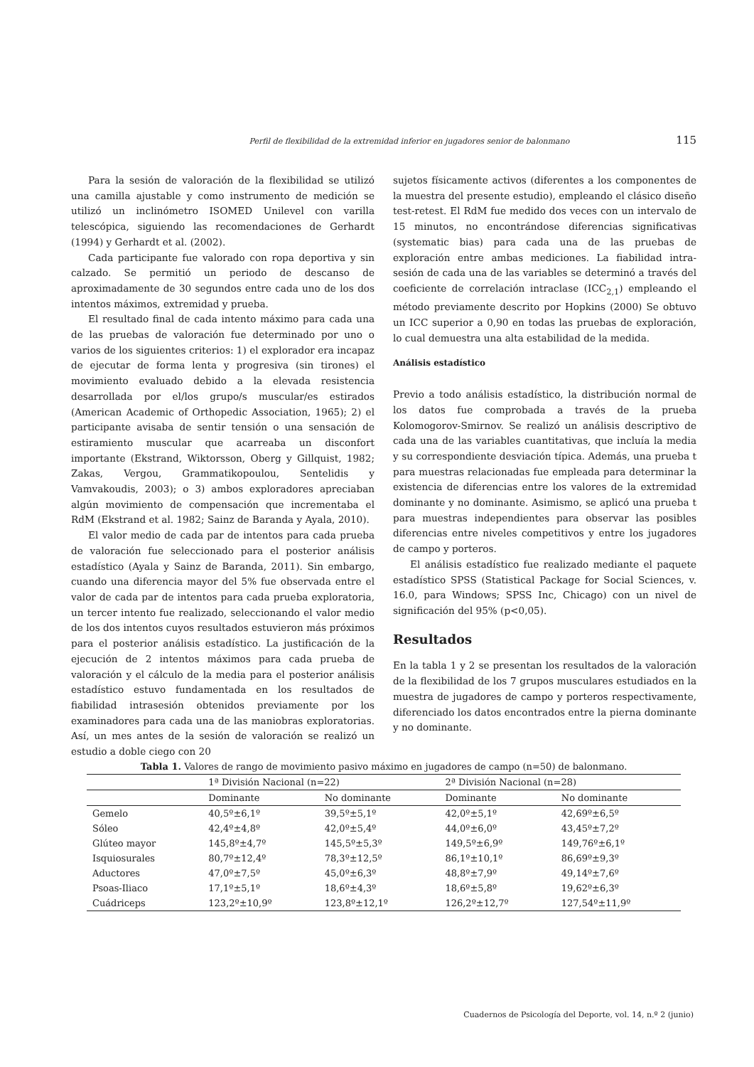Perfil de flexibilidad de la extremidad inferior en jugadores senior de balonmano 115
Para la sesión de valoración de la flexibilidad se utilizó una camilla ajustable y como instrumento de medición se utilizó un inclinómetro ISOMED Unilevel con varilla telescópica, siguiendo las recomendaciones de Gerhardt (1994) y Gerhardt et al. (2002).
Cada participante fue valorado con ropa deportiva y sin calzado. Se permitió un periodo de descanso de aproximadamente de 30 segundos entre cada uno de los dos intentos máximos, extremidad y prueba.
El resultado final de cada intento máximo para cada una de las pruebas de valoración fue determinado por uno o varios de los siguientes criterios: 1) el explorador era incapaz de ejecutar de forma lenta y progresiva (sin tirones) el movimiento evaluado debido a la elevada resistencia desarrollada por el/los grupo/s muscular/es estirados (American Academic of Orthopedic Association, 1965); 2) el participante avisaba de sentir tensión o una sensación de estiramiento muscular que acarreaba un disconfort importante (Ekstrand, Wiktorsson, Oberg y Gillquist, 1982; Zakas, Vergou, Grammatikopoulou, Sentelidis y Vamvakoudis, 2003); o 3) ambos exploradores apreciaban algún movimiento de compensación que incrementaba el RdM (Ekstrand et al. 1982; Sainz de Baranda y Ayala, 2010).
El valor medio de cada par de intentos para cada prueba de valoración fue seleccionado para el posterior análisis estadístico (Ayala y Sainz de Baranda, 2011). Sin embargo, cuando una diferencia mayor del 5% fue observada entre el valor de cada par de intentos para cada prueba exploratoria, un tercer intento fue realizado, seleccionando el valor medio de los dos intentos cuyos resultados estuvieron más próximos para el posterior análisis estadístico. La justificación de la ejecución de 2 intentos máximos para cada prueba de valoración y el cálculo de la media para el posterior análisis estadístico estuvo fundamentada en los resultados de fiabilidad intrasesión obtenidos previamente por los examinadores para cada una de las maniobras exploratorias. Así, un mes antes de la sesión de valoración se realizó un estudio a doble ciego con 20
sujetos físicamente activos (diferentes a los componentes de la muestra del presente estudio), empleando el clásico diseño test-retest. El RdM fue medido dos veces con un intervalo de 15 minutos, no encontrándose diferencias significativas (systematic bias) para cada una de las pruebas de exploración entre ambas mediciones. La fiabilidad intra-sesión de cada una de las variables se determinó a través del coeficiente de correlación intraclase (ICC<sub>2,1</sub>) empleando el método previamente descrito por Hopkins (2000) Se obtuvo un ICC superior a 0,90 en todas las pruebas de exploración, lo cual demuestra una alta estabilidad de la medida.
Análisis estadístico
Previo a todo análisis estadístico, la distribución normal de los datos fue comprobada a través de la prueba Kolomogorov-Smirnov. Se realizó un análisis descriptivo de cada una de las variables cuantitativas, que incluía la media y su correspondiente desviación típica. Además, una prueba t para muestras relacionadas fue empleada para determinar la existencia de diferencias entre los valores de la extremidad dominante y no dominante. Asimismo, se aplicó una prueba t para muestras independientes para observar las posibles diferencias entre niveles competitivos y entre los jugadores de campo y porteros.
El análisis estadístico fue realizado mediante el paquete estadístico SPSS (Statistical Package for Social Sciences, v. 16.0, para Windows; SPSS Inc, Chicago) con un nivel de significación del 95% (p<0,05).
Resultados
En la tabla 1 y 2 se presentan los resultados de la valoración de la flexibilidad de los 7 grupos musculares estudiados en la muestra de jugadores de campo y porteros respectivamente, diferenciado los datos encontrados entre la pierna dominante y no dominante.
Tabla 1. Valores de rango de movimiento pasivo máximo en jugadores de campo (n=50) de balonmano.
| | 1ª División Nacional (n=22) | | 2ª División Nacional (n=28) | |
| --- | --- | --- | --- | --- |
| | Dominante | No dominante | Dominante | No dominante |
| Gemelo | 40,5º±6,1º | 39,5º±5,1º | 42,0º±5,1º | 42,69º±6,5º |
| Sóleo | 42,4º±4,8º | 42,0º±5,4º | 44,0º±6,0º | 43,45º±7,2º |
| Glúteo mayor | 145,8º±4,7º | 145,5º±5,3º | 149,5º±6,9º | 149,76º±6,1º |
| Isquiosurales | 80,7º±12,4º | 78,3º±12,5º | 86,1º±10,1º | 86,69º±9,3º |
| Aductores | 47,0º±7,5º | 45,0º±6,3º | 48,8º±7,9º | 49,14º±7,6º |
| Psoas-Iliaco | 17,1º±5,1º | 18,6º±4,3º | 18,6º±5,8º | 19,62º±6,3º |
| Cuádriceps | 123,2º±10,9º | 123,8º±12,1º | 126,2º±12,7º | 127,54º±11,9º |
Cuadernos de Psicología del Deporte, vol. 14, n.º 2 (junio)